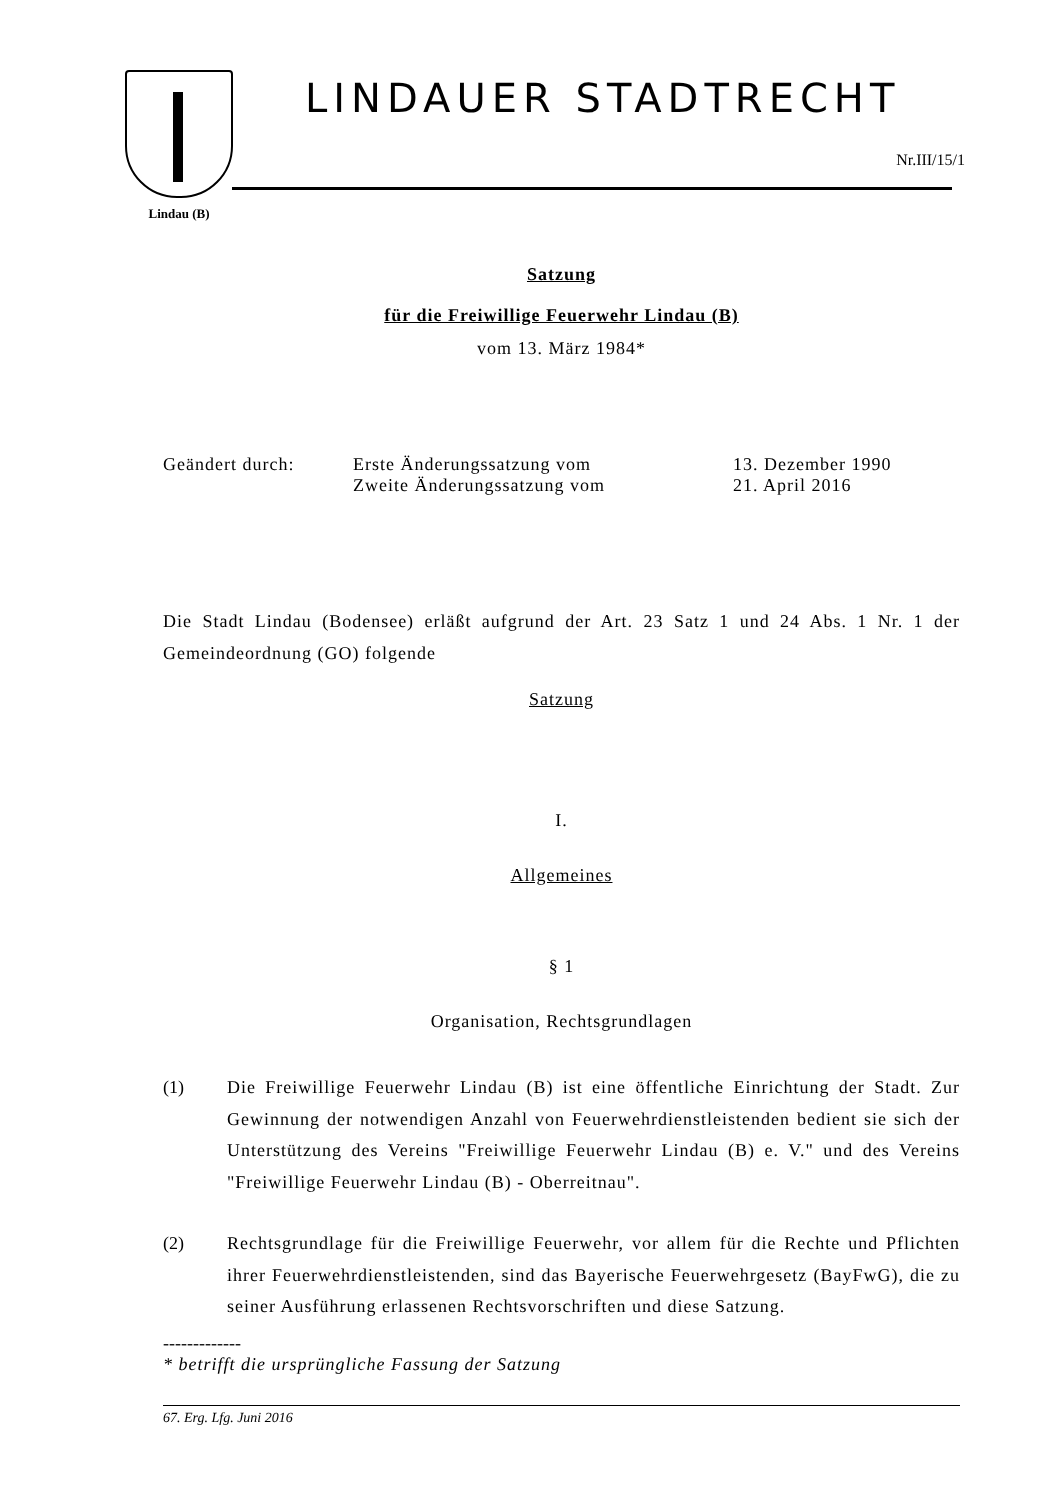Lindau (B)
LINDAUER STADTRECHT
Nr.III/15/1
Satzung
für die Freiwillige Feuerwehr Lindau (B)
vom 13. März 1984*
| Geändert durch: | Erste Änderungssatzung vom | 13. Dezember 1990 |
| | Zweite Änderungssatzung vom | 21. April 2016 |
Die Stadt Lindau (Bodensee) erläßt aufgrund der Art. 23 Satz 1 und 24 Abs. 1 Nr. 1 der Gemeindeordnung (GO) folgende
Satzung
I.
Allgemeines
§ 1
Organisation, Rechtsgrundlagen
(1) Die Freiwillige Feuerwehr Lindau (B) ist eine öffentliche Einrichtung der Stadt. Zur Gewinnung der notwendigen Anzahl von Feuerwehrdienstleistenden bedient sie sich der Unterstützung des Vereins "Freiwillige Feuerwehr Lindau (B) e. V." und des Vereins "Freiwillige Feuerwehr Lindau (B) - Oberreitnau".
(2) Rechtsgrundlage für die Freiwillige Feuerwehr, vor allem für die Rechte und Pflichten ihrer Feuerwehrdienstleistenden, sind das Bayerische Feuerwehrgesetz (BayFwG), die zu seiner Ausführung erlassenen Rechtsvorschriften und diese Satzung.
-------------
* betrifft die ursprüngliche Fassung der Satzung
67. Erg. Lfg. Juni 2016